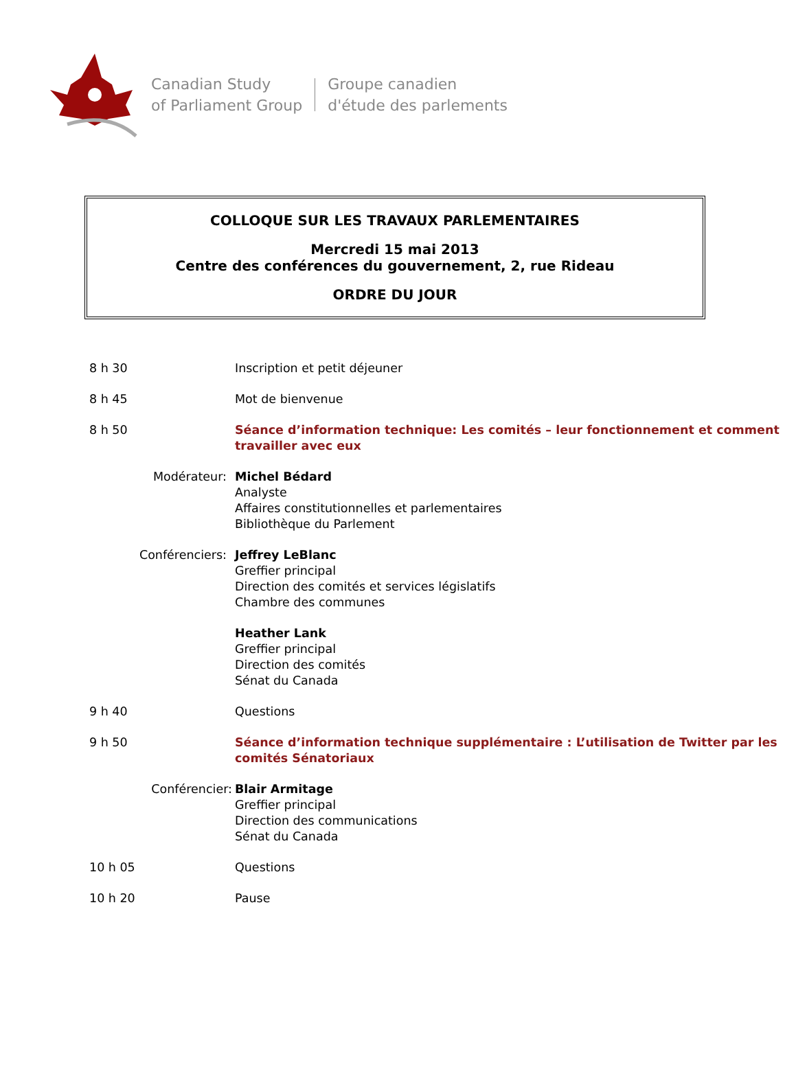Canadian Study
of Parliament Group
Groupe canadien
d'étude des parlements
COLLOQUE SUR LES TRAVAUX PARLEMENTAIRES
Mercredi 15 mai 2013
Centre des conférences du gouvernement, 2, rue Rideau
ORDRE DU JOUR
| 8 h 30 | Inscription et petit déjeuner |
| 8 h 45 | Mot de bienvenue |
| 8 h 50 | Séance d’information technique: Les comités – leur fonctionnement et comment travailler avec eux |
| Modérateur: | Michel Bédard Analyste Affaires constitutionnelles et parlementaires Bibliothèque du Parlement |
| Conférenciers: | Jeffrey LeBlanc Greffier principal Direction des comités et services législatifs Chambre des communes |
| | Heather Lank Greffier principal Direction des comités Sénat du Canada |
| 9 h 40 | Questions |
| 9 h 50 | Séance d’information technique supplémentaire : L’utilisation de Twitter par les comités Sénatoriaux |
| Conférencier: | Blair Armitage Greffier principal Direction des communications Sénat du Canada |
| 10 h 05 | Questions |
| 10 h 20 | Pause |